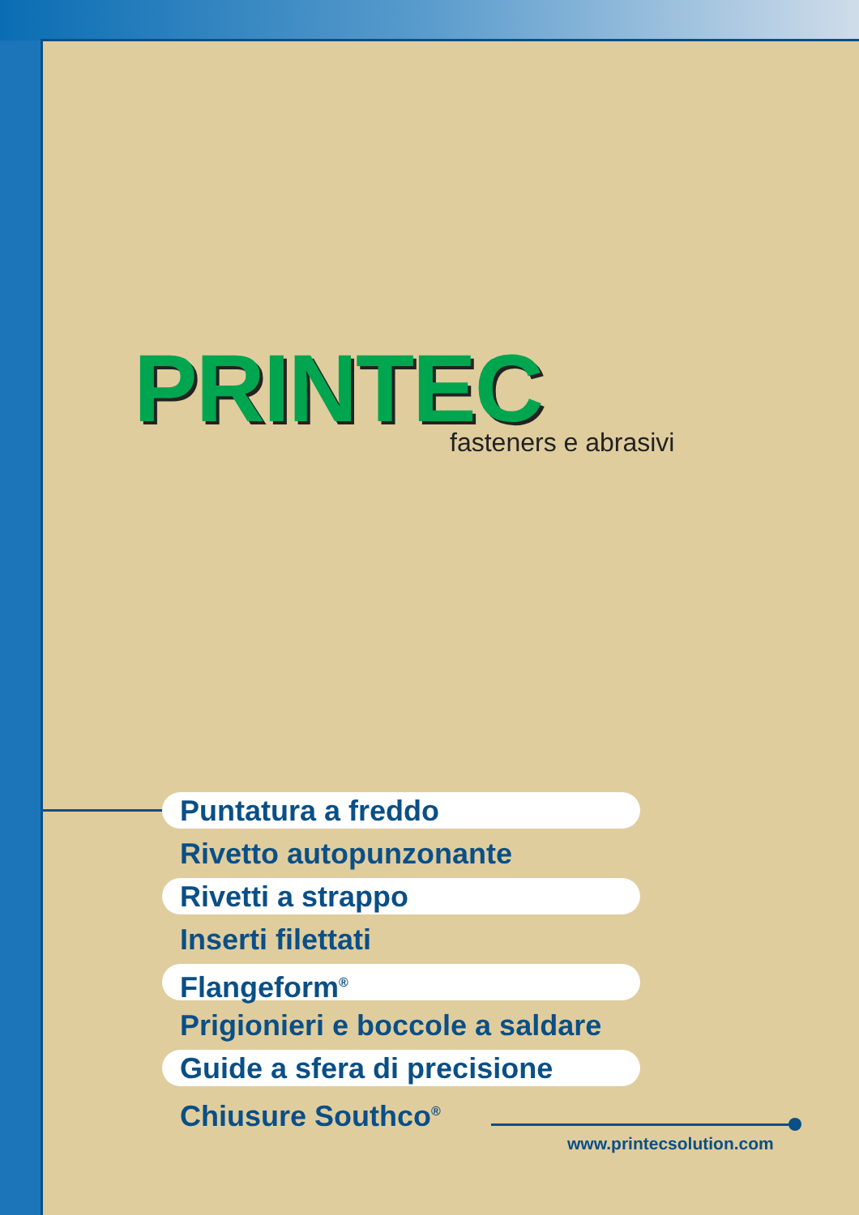PRINTEC
fasteners e abrasivi
Puntatura a freddo
Rivetto autopunzonante
Rivetti a strappo
Inserti filettati
Flangeform<sup>®</sup>
Prigionieri e boccole a saldare
Guide a sfera di precisione
Chiusure Southco<sup>®</sup>
www.printecsolution.com